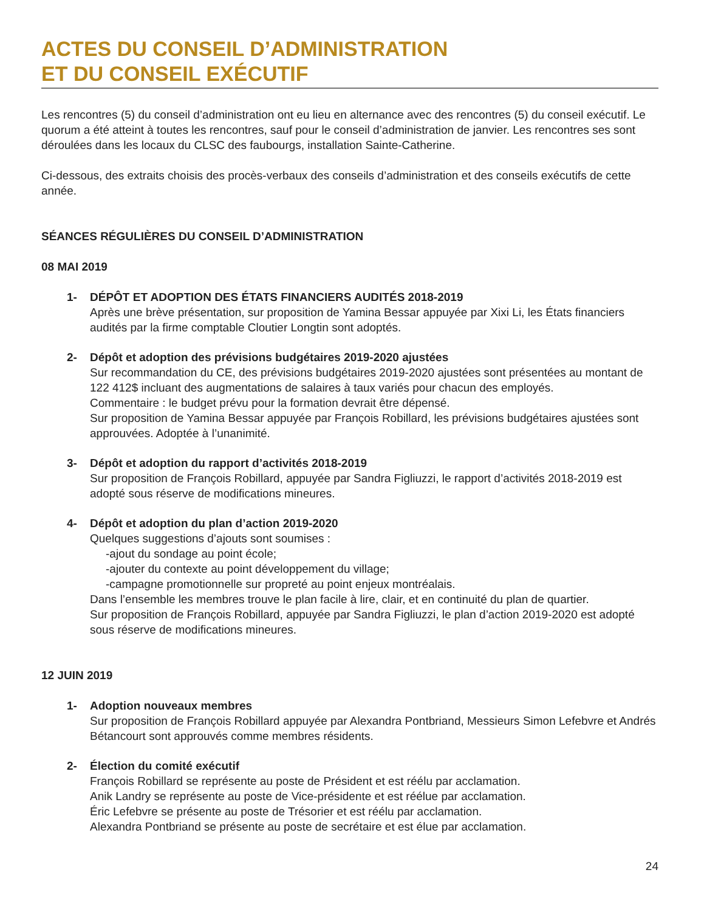ACTES DU CONSEIL D’ADMINISTRATION
ET DU CONSEIL EXÉCUTIF
Les rencontres (5) du conseil d’administration ont eu lieu en alternance avec des rencontres (5) du conseil exécutif. Le quorum a été atteint à toutes les rencontres, sauf pour le conseil d’administration de janvier. Les rencontres ses sont déroulées dans les locaux du CLSC des faubourgs, installation Sainte-Catherine.
Ci-dessous, des extraits choisis des procès-verbaux des conseils d’administration et des conseils exécutifs de cette année.
SÉANCES RÉGULIÈRES DU CONSEIL D’ADMINISTRATION
08 MAI 2019
1- DÉPÔT ET ADOPTION DES ÉTATS FINANCIERS AUDITÉS 2018-2019
Après une brève présentation, sur proposition de Yamina Bessar appuyée par Xixi Li, les États financiers audités par la firme comptable Cloutier Longtin sont adoptés.
2- Dépôt et adoption des prévisions budgétaires 2019-2020 ajustées
Sur recommandation du CE, des prévisions budgétaires 2019-2020 ajustées sont présentées au montant de 122 412$ incluant des augmentations de salaires à taux variés pour chacun des employés.
Commentaire : le budget prévu pour la formation devrait être dépensé.
Sur proposition de Yamina Bessar appuyée par François Robillard, les prévisions budgétaires ajustées sont approuvées. Adoptée à l’unanimité.
3- Dépôt et adoption du rapport d’activités 2018-2019
Sur proposition de François Robillard, appuyée par Sandra Figliuzzi, le rapport d’activités 2018-2019 est adopté sous réserve de modifications mineures.
4- Dépôt et adoption du plan d’action 2019-2020
Quelques suggestions d’ajouts sont soumises :
-ajout du sondage au point école;
-ajouter du contexte au point développement du village;
-campagne promotionnelle sur propreté au point enjeux montréalais.
Dans l’ensemble les membres trouve le plan facile à lire, clair, et en continuité du plan de quartier.
Sur proposition de François Robillard, appuyée par Sandra Figliuzzi, le plan d’action 2019-2020 est adopté sous réserve de modifications mineures.
12 JUIN 2019
1- Adoption nouveaux membres
Sur proposition de François Robillard appuyée par Alexandra Pontbriand, Messieurs Simon Lefebvre et Andrés Bétancourt sont approuvés comme membres résidents.
2- Élection du comité exécutif
François Robillard se représente au poste de Président et est réélu par acclamation.
Anik Landry se représente au poste de Vice-présidente et est réélue par acclamation.
Éric Lefebvre se présente au poste de Trésorier et est réélu par acclamation.
Alexandra Pontbriand se présente au poste de secrétaire et est élue par acclamation.
24